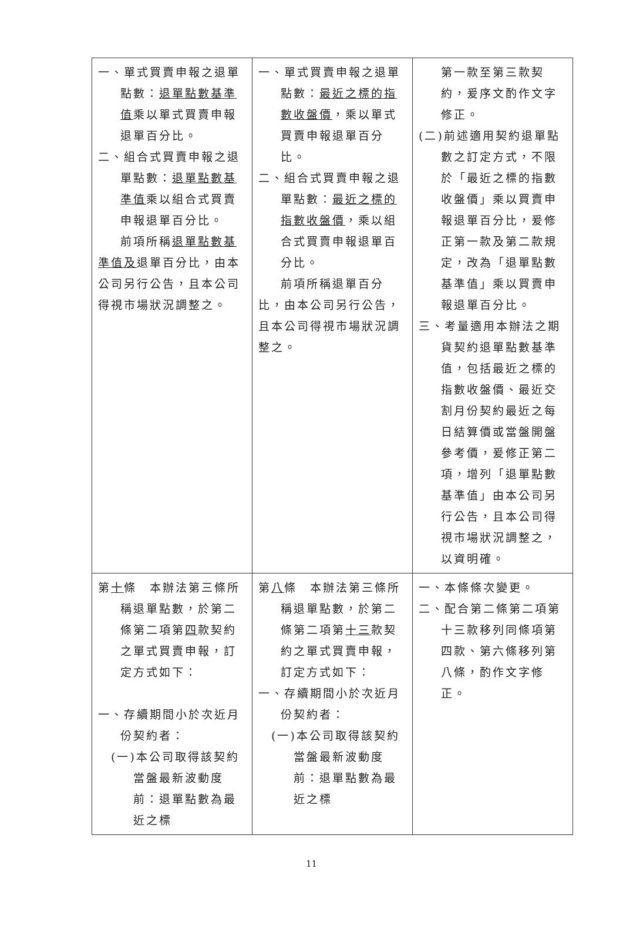| 一、單式買賣申報之退單點數： 退單點數基準值 乘以單式買賣申報退單百分比。 二、組合式買賣申報之退單點數： 退單點數基準值 乘以組合式買賣申報退單百分比。 前項所稱 退單點數基準值及 退單百分比，由本公司另行公告，且本公司得視市場狀況調整之。 | 一、單式買賣申報之退單點數： 最近之標的指數收盤價 ，乘以單式買賣申報退單百分比。 二、組合式買賣申報之退單點數： 最近之標的指數收盤價 ，乘以組合式買賣申報退單百分比。 前項所稱退單百分比，由本公司另行公告，且本公司得視市場狀況調整之。 | 第一款至第三款契約，爰序文酌作文字修正。 (二)前述適用契約退單點數之訂定方式，不限於「最近之標的指數收盤價」乘以買賣申報退單百分比，爰修正第一款及第二款規定，改為「退單點數基準值」乘以買賣申報退單百分比。 三、考量適用本辦法之期貨契約退單點數基準值，包括最近之標的指數收盤價、最近交割月份契約最近之每日結算價或當盤開盤參考價，爰修正第二項，增列「退單點數基準值」由本公司另行公告，且本公司得視市場狀況調整之，以資明確。 |
| 第 十 條 本辦法第三條所稱退單點數，於第二條第二項第 四 款契約之單式買賣申報，訂定方式如下： 一、存續期間小於次近月份契約者： (一)本公司取得該契約當盤最新波動度前：退單點數為最近之標 | 第 八 條 本辦法第三條所稱退單點數，於第二條第二項第 十三 款契約之單式買賣申報，訂定方式如下： 一、存續期間小於次近月份契約者： (一)本公司取得該契約當盤最新波動度前：退單點數為最近之標 | 一、本條條次變更。 二、配合第二條第二項第十三款移列同條項第四款、第六條移列第八條，酌作文字修正。 |
11